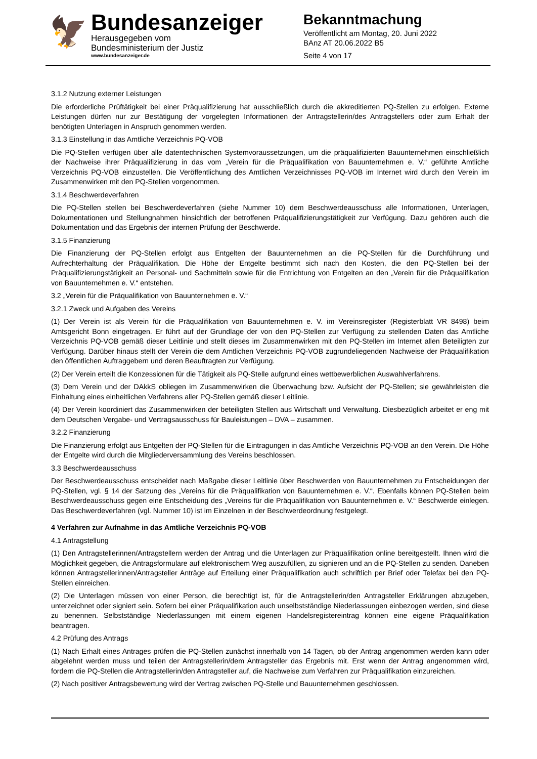🦅
Bundesanzeiger
Herausgegeben vom
Bundesministerium der Justiz
www.bundesanzeiger.de
Bekanntmachung
Veröffentlicht am Montag, 20. Juni 2022
BAnz AT 20.06.2022 B5
Seite 4 von 17
3.1.2 Nutzung externer Leistungen
Die erforderliche Prüftätigkeit bei einer Präqualifizierung hat ausschließlich durch die akkreditierten PQ-Stellen zu erfolgen. Externe Leistungen dürfen nur zur Bestätigung der vorgelegten Informationen der Antragstellerin/des Antragstellers oder zum Erhalt der benötigten Unterlagen in Anspruch genommen werden.
3.1.3 Einstellung in das Amtliche Verzeichnis PQ-VOB
Die PQ-Stellen verfügen über alle datentechnischen Systemvoraussetzungen, um die präqualifizierten Bauunternehmen einschließlich der Nachweise ihrer Präqualifizierung in das vom „Verein für die Präqualifikation von Bauunternehmen e. V.“ geführte Amtliche Verzeichnis PQ-VOB einzustellen. Die Veröffentlichung des Amtlichen Verzeichnisses PQ-VOB im Internet wird durch den Verein im Zusammenwirken mit den PQ-Stellen vorgenommen.
3.1.4 Beschwerdeverfahren
Die PQ-Stellen stellen bei Beschwerdeverfahren (siehe Nummer 10) dem Beschwerdeausschuss alle Informationen, Unterlagen, Dokumentationen und Stellungnahmen hinsichtlich der betroffenen Präqualifizierungstätigkeit zur Verfügung. Dazu gehören auch die Dokumentation und das Ergebnis der internen Prüfung der Beschwerde.
3.1.5 Finanzierung
Die Finanzierung der PQ-Stellen erfolgt aus Entgelten der Bauunternehmen an die PQ-Stellen für die Durchführung und Aufrechterhaltung der Präqualifikation. Die Höhe der Entgelte bestimmt sich nach den Kosten, die den PQ-Stellen bei der Präqualifizierungstätigkeit an Personal- und Sachmitteln sowie für die Entrichtung von Entgelten an den „Verein für die Präqualifikation von Bauunternehmen e. V.“ entstehen.
3.2 „Verein für die Präqualifikation von Bauunternehmen e. V.“
3.2.1 Zweck und Aufgaben des Vereins
(1) Der Verein ist als Verein für die Präqualifikation von Bauunternehmen e. V. im Vereinsregister (Registerblatt VR 8498) beim Amtsgericht Bonn eingetragen. Er führt auf der Grundlage der von den PQ-Stellen zur Verfügung zu stellenden Daten das Amtliche Verzeichnis PQ-VOB gemäß dieser Leitlinie und stellt dieses im Zusammenwirken mit den PQ-Stellen im Internet allen Beteiligten zur Verfügung. Darüber hinaus stellt der Verein die dem Amtlichen Verzeichnis PQ-VOB zugrundeliegenden Nachweise der Präqualifikation den öffentlichen Auftraggebern und deren Beauftragten zur Verfügung.
(2) Der Verein erteilt die Konzessionen für die Tätigkeit als PQ-Stelle aufgrund eines wettbewerblichen Auswahlverfahrens.
(3) Dem Verein und der DAkkS obliegen im Zusammenwirken die Überwachung bzw. Aufsicht der PQ-Stellen; sie gewährleisten die Einhaltung eines einheitlichen Verfahrens aller PQ-Stellen gemäß dieser Leitlinie.
(4) Der Verein koordiniert das Zusammenwirken der beteiligten Stellen aus Wirtschaft und Verwaltung. Diesbezüglich arbeitet er eng mit dem Deutschen Vergabe- und Vertragsausschuss für Bauleistungen – DVA – zusammen.
3.2.2 Finanzierung
Die Finanzierung erfolgt aus Entgelten der PQ-Stellen für die Eintragungen in das Amtliche Verzeichnis PQ-VOB an den Verein. Die Höhe der Entgelte wird durch die Mitgliederversammlung des Vereins beschlossen.
3.3 Beschwerdeausschuss
Der Beschwerdeausschuss entscheidet nach Maßgabe dieser Leitlinie über Beschwerden von Bauunternehmen zu Entscheidungen der PQ-Stellen, vgl. § 14 der Satzung des „Vereins für die Präqualifikation von Bauunternehmen e. V.“. Ebenfalls können PQ-Stellen beim Beschwerdeausschuss gegen eine Entscheidung des „Vereins für die Präqualifikation von Bauunternehmen e. V.“ Beschwerde einlegen. Das Beschwerdeverfahren (vgl. Nummer 10) ist im Einzelnen in der Beschwerdeordnung festgelegt.
4 Verfahren zur Aufnahme in das Amtliche Verzeichnis PQ-VOB
4.1 Antragstellung
(1) Den Antragstellerinnen/Antragstellern werden der Antrag und die Unterlagen zur Präqualifikation online bereitgestellt. Ihnen wird die Möglichkeit gegeben, die Antragsformulare auf elektronischem Weg auszufüllen, zu signieren und an die PQ-Stellen zu senden. Daneben können Antragstellerinnen/Antragsteller Anträge auf Erteilung einer Präqualifikation auch schriftlich per Brief oder Telefax bei den PQ-Stellen einreichen.
(2) Die Unterlagen müssen von einer Person, die berechtigt ist, für die Antragstellerin/den Antragsteller Erklärungen abzugeben, unterzeichnet oder signiert sein. Sofern bei einer Präqualifikation auch unselbstständige Niederlassungen einbezogen werden, sind diese zu benennen. Selbstständige Niederlassungen mit einem eigenen Handelsregistereintrag können eine eigene Präqualifikation beantragen.
4.2 Prüfung des Antrags
(1) Nach Erhalt eines Antrages prüfen die PQ-Stellen zunächst innerhalb von 14 Tagen, ob der Antrag angenommen werden kann oder abgelehnt werden muss und teilen der Antragstellerin/dem Antragsteller das Ergebnis mit. Erst wenn der Antrag angenommen wird, fordern die PQ-Stellen die Antragstellerin/den Antragsteller auf, die Nachweise zum Verfahren zur Präqualifikation einzureichen.
(2) Nach positiver Antragsbewertung wird der Vertrag zwischen PQ-Stelle und Bauunternehmen geschlossen.